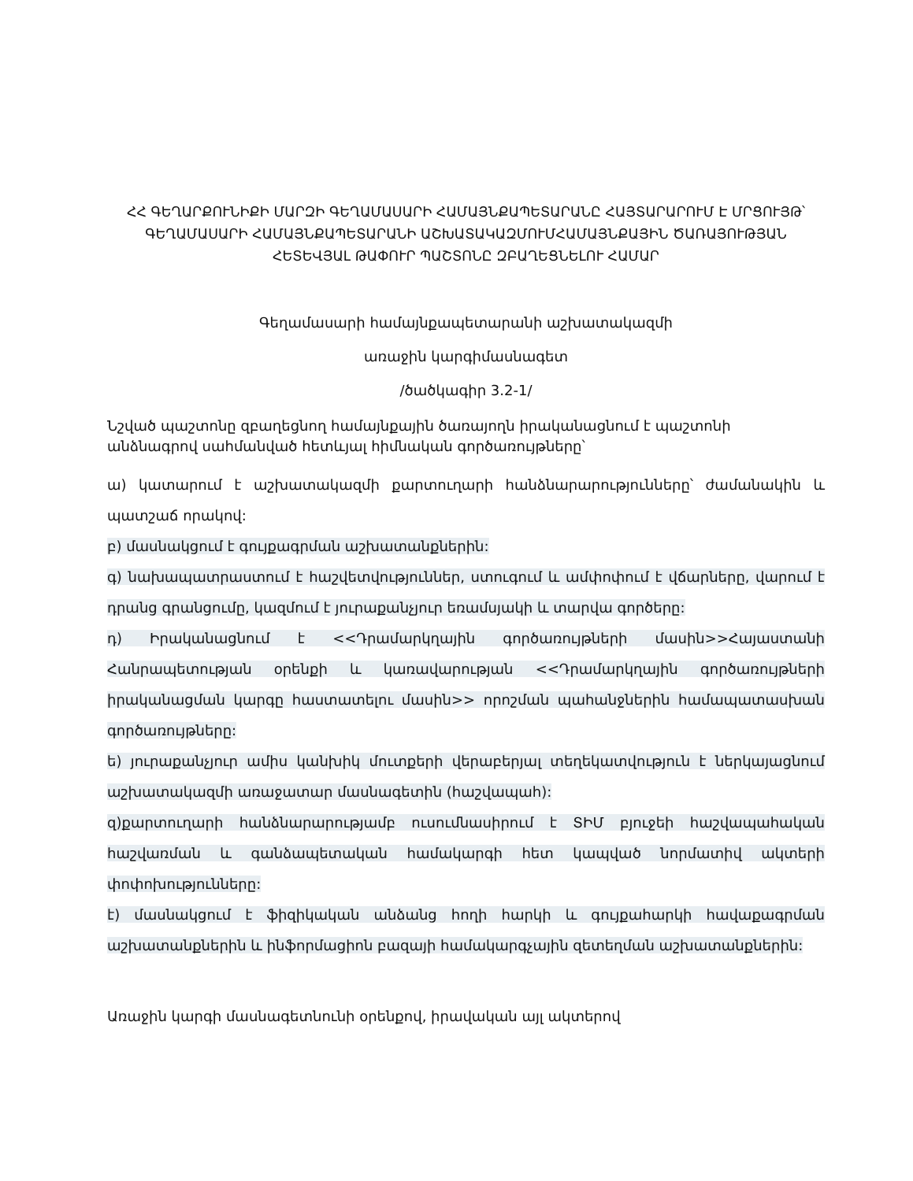ՀՀ ԳԵՂԱՐՔՈՒՆԻՔԻ ՄԱՐԶԻ ԳԵՂԱՄԱՍԱՐԻ ՀԱՄԱՅՆՔԱՊԵՏԱՐԱՆԸ ՀԱՅՏԱՐԱՐՈՒՄ Է ՄՐՑՈՒՅԹ՝ ԳԵՂԱՄԱՍԱՐԻ ՀԱՄԱՅՆՔԱՊԵՏԱՐԱՆԻ ԱՇԽԱՏԱԿԱԶՄՈՒՄՀԱՄԱՅՆՔԱՅԻՆ ԾԱՌԱՅՈՒԹՅԱՆ ՀԵՏԵՎՅԱԼ ԹԱՓՈՒՐ ՊԱՇՏՈՆԸ ԶԲԱՂԵՑՆԵԼՈՒ ՀԱՄԱՐ
Գեղամասարի համայնքապետարանի աշխատակազմի
առաջին կարգիմասնագետ
/ծածկագիր 3.2-1/
Նշված պաշտոնը զբաղեցնող համայնքային ծառայողն իրականացնում է պաշտոնի անձնագրով սահմանված հետևյալ հիմնական գործառույթները՝
ա) կատարում է աշխատակազմի քարտուղարի հանձնարարությունները՝ ժամանակին և պատշաճ որակով:
բ) մասնակցում է գույքագրման աշխատանքներին:
գ) նախապատրաստում է հաշվետվություններ, ստուգում և ամփոփում է վճարները, վարում է դրանց գրանցումը, կազմում է յուրաքանչյուր եռամսյակի և տարվա գործերը:
դ) Իրականացնում է <<Դրամարկղային գործառույթների մասին>>Հայաստանի Հանրապետության օրենքի և կառավարության <<Դրամարկղային գործառույթների իրականացման կարգը հաստատելու մասին>> որոշման պահանջներին համապատասխան գործառույթները:
ե) յուրաքանչյուր ամիս կանխիկ մուտքերի վերաբերյալ տեղեկատվություն է ներկայացնում աշխատակազմի առաջատար մասնագետին (հաշվապահ):
զ)քարտուղարի հանձնարարությամբ ուսումնասիրում է ՏԻՄ բյուջեի հաշվապահական հաշվառման և գանձապետական համակարգի հետ կապված նորմատիվ ակտերի փոփոխությունները:
է) մասնակցում է ֆիզիկական անձանց հողի հարկի և գույքահարկի հավաքագրման աշխատանքներին և ինֆորմացիոն բազայի համակարգչային զետեղման աշխատանքներին:
Առաջին կարգի մասնագետնունի օրենքով, իրավական այլ ակտերով